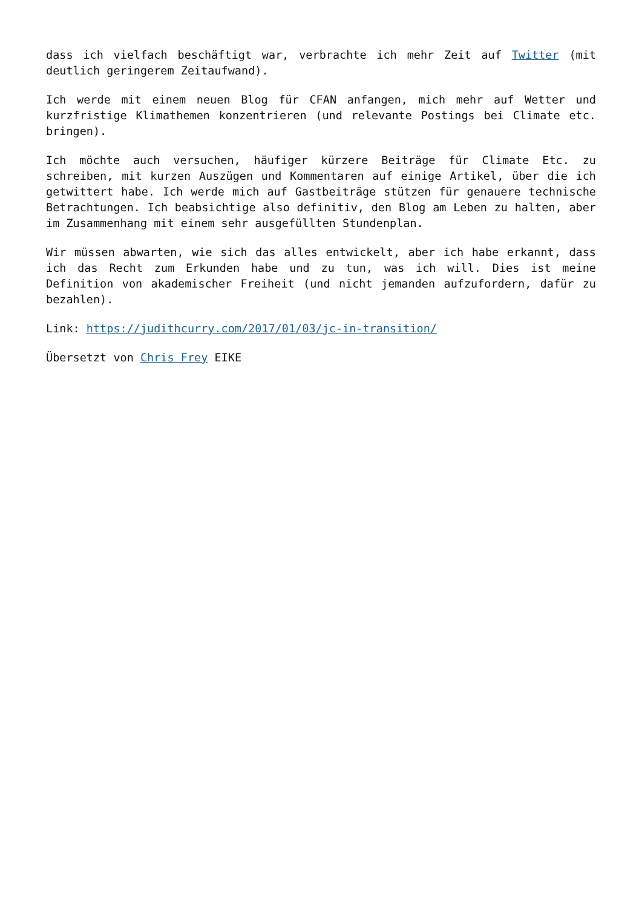dass ich vielfach beschäftigt war, verbrachte ich mehr Zeit auf Twitter (mit deutlich geringerem Zeitaufwand).
Ich werde mit einem neuen Blog für CFAN anfangen, mich mehr auf Wetter und kurzfristige Klimathemen konzentrieren (und relevante Postings bei Climate etc. bringen).
Ich möchte auch versuchen, häufiger kürzere Beiträge für Climate Etc. zu schreiben, mit kurzen Auszügen und Kommentaren auf einige Artikel, über die ich getwittert habe. Ich werde mich auf Gastbeiträge stützen für genauere technische Betrachtungen. Ich beabsichtige also definitiv, den Blog am Leben zu halten, aber im Zusammenhang mit einem sehr ausgefüllten Stundenplan.
Wir müssen abwarten, wie sich das alles entwickelt, aber ich habe erkannt, dass ich das Recht zum Erkunden habe und zu tun, was ich will. Dies ist meine Definition von akademischer Freiheit (und nicht jemanden aufzufordern, dafür zu bezahlen).
Link: https://judithcurry.com/2017/01/03/jc-in-transition/
Übersetzt von Chris Frey EIKE